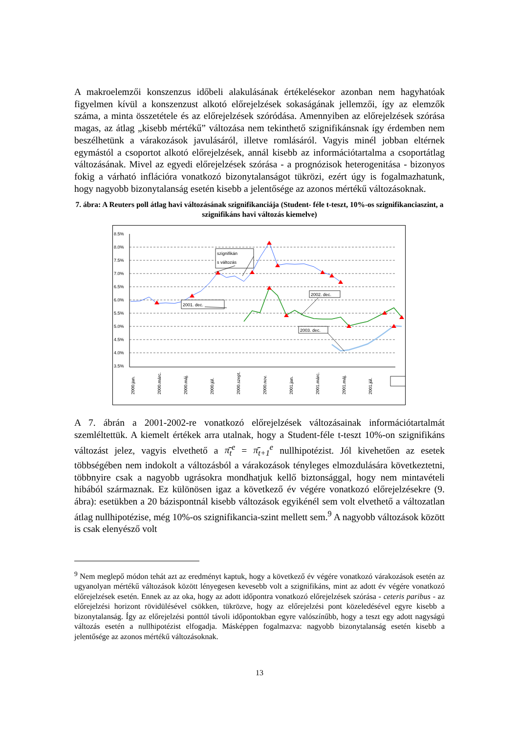A makroelemzői konszenzus időbeli alakulásának értékelésekor azonban nem hagyhatóak figyelmen kívül a konszenzust alkotó előrejelzések sokaságának jellemzői, így az elemzők száma, a minta összetétele és az előrejelzések szóródása. Amennyiben az előrejelzések szórása magas, az átlag „kisebb mértékű” változása nem tekinthető szignifikánsnak így érdemben nem beszélhetünk a várakozások javulásáról, illetve romlásáról. Vagyis minél jobban eltérnek egymástól a csoportot alkotó előrejelzések, annál kisebb az információtartalma a csoportátlag változásának. Mivel az egyedi előrejelzések szórása - a prognózisok heterogenitása - bizonyos fokig a várható inflációra vonatkozó bizonytalanságot tükrözi, ezért úgy is fogalmazhatunk, hogy nagyobb bizonytalanság esetén kisebb a jelentősége az azonos mértékű változásoknak.
7. ábra: A Reuters poll átlag havi változásának szignifikanciája (Student- féle t-teszt, 10%-os szignifikanciaszint, a szignifikáns havi változás kiemelve)
8.5%
8.0%
7.5%
7.0%
6.5%
6.0%
5.5%
5.0%
4.5%
4.0%
3.5%
szignifikán
s változás
2001. dec.
2002. dec.
2003. dec.
2000.jan.
2000.márc.
2000.máj.
2000.júl.
2000.szept.
2000.nov.
2001.jan.
2001.márc.
2001.máj.
2001.júl.
A 7. ábrán a 2001-2002-re vonatkozó előrejelzések változásainak információtartalmát szemléltettük. A kiemelt értékek arra utalnak, hogy a Student-féle t-teszt 10%-on szignifikáns változást jelez, vagyis elvethető a π̄<sub>t</sub><sup>e</sup> = π̄<sub>t+1</sub><sup>e</sup> nullhipotézist. Jól kivehetően az esetek többségében nem indokolt a változásból a várakozások tényleges elmozdulására következtetni, többnyire csak a nagyobb ugrásokra mondhatjuk kellő biztonsággal, hogy nem mintavételi hibából származnak. Ez különösen igaz a következő év végére vonatkozó előrejelzésekre (9. ábra): esetükben a 20 bázispontnál kisebb változások egyikénél sem volt elvethető a változatlan átlag nullhipotézise, még 10%-os szignifikancia-szint mellett sem.<sup>9</sup> A nagyobb változások között is csak elenyésző volt
<sup>9</sup> Nem meglepő módon tehát azt az eredményt kaptuk, hogy a következő év végére vonatkozó várakozások esetén az ugyanolyan mértékű változások között lényegesen kevesebb volt a szignifikáns, mint az adott év végére vonatkozó előrejelzések esetén. Ennek az az oka, hogy az adott időpontra vonatkozó előrejelzések szórása - ceteris paribus - az előrejelzési horizont rövidülésével csökken, tükrözve, hogy az előrejelzési pont közeledésével egyre kisebb a bizonytalanság. Így az előrejelzési ponttól távoli időpontokban egyre valószínűbb, hogy a teszt egy adott nagyságú változás esetén a nullhipotézist elfogadja. Másképpen fogalmazva: nagyobb bizonytalanság esetén kisebb a jelentősége az azonos mértékű változásoknak.
13